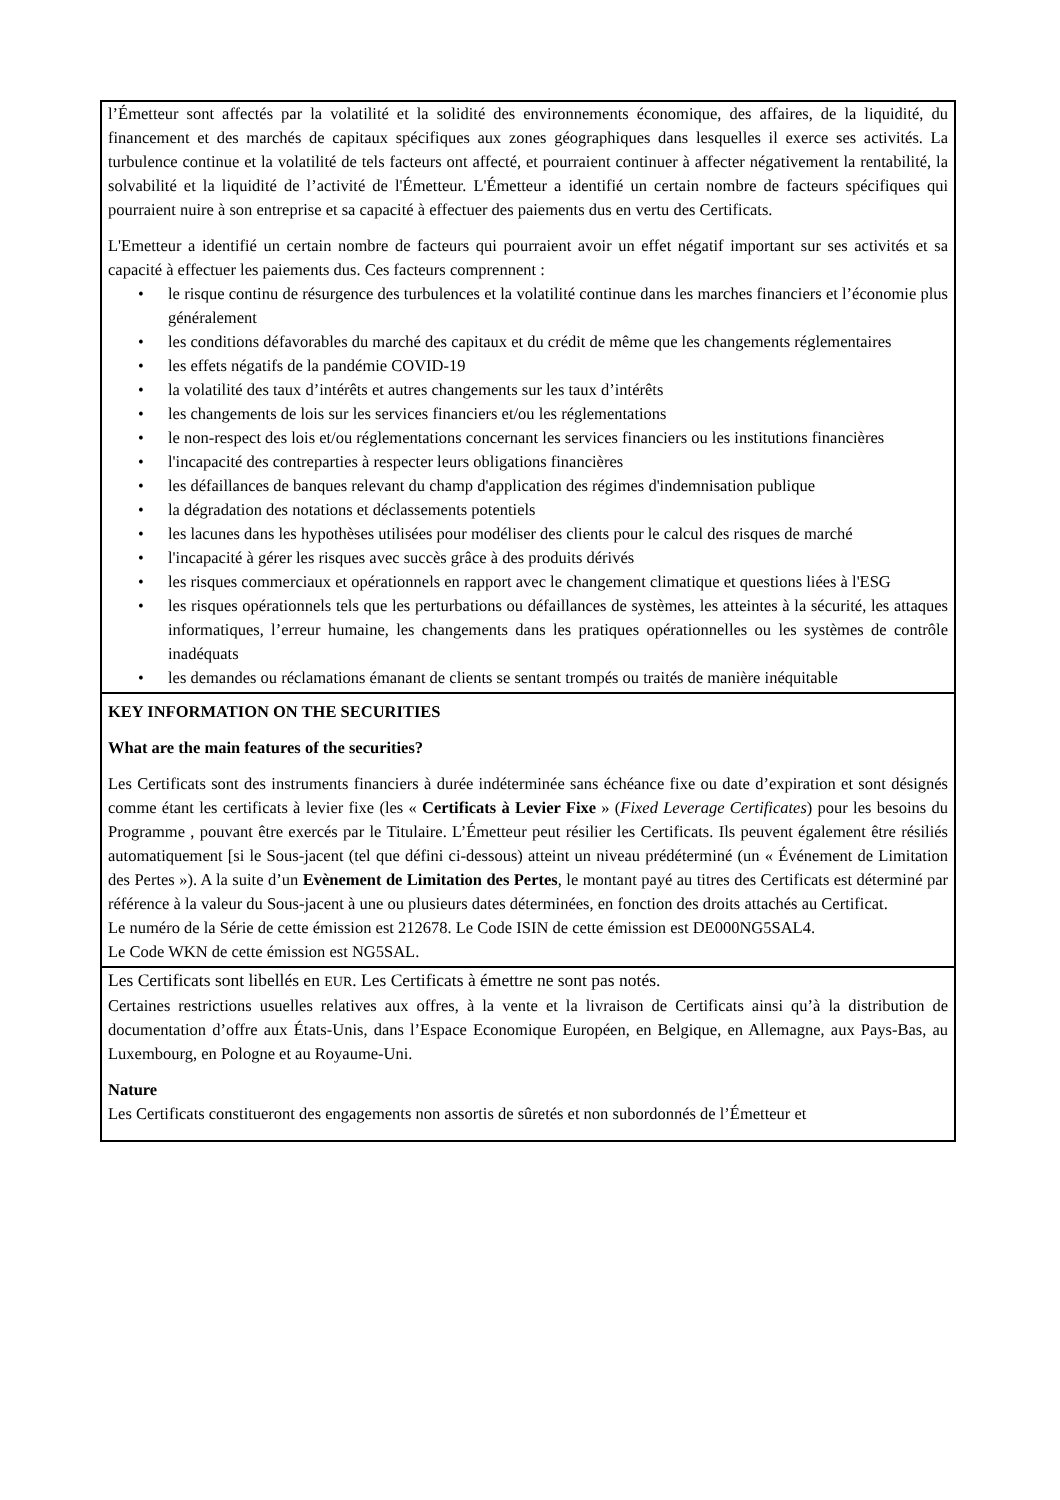l’Émetteur sont affectés par la volatilité et la solidité des environnements économique, des affaires, de la liquidité, du financement et des marchés de capitaux spécifiques aux zones géographiques dans lesquelles il exerce ses activités. La turbulence continue et la volatilité de tels facteurs ont affecté, et pourraient continuer à affecter négativement la rentabilité, la solvabilité et la liquidité de l’activité de l'Émetteur. L'Émetteur a identifié un certain nombre de facteurs spécifiques qui pourraient nuire à son entreprise et sa capacité à effectuer des paiements dus en vertu des Certificats.
L'Emetteur a identifié un certain nombre de facteurs qui pourraient avoir un effet négatif important sur ses activités et sa capacité à effectuer les paiements dus. Ces facteurs comprennent :
• le risque continu de résurgence des turbulences et la volatilité continue dans les marches financiers et l’économie plus généralement
• les conditions défavorables du marché des capitaux et du crédit de même que les changements réglementaires
• les effets négatifs de la pandémie COVID-19
• la volatilité des taux d’intérêts et autres changements sur les taux d’intérêts
• les changements de lois sur les services financiers et/ou les réglementations
• le non-respect des lois et/ou réglementations concernant les services financiers ou les institutions financières
• l'incapacité des contreparties à respecter leurs obligations financières
• les défaillances de banques relevant du champ d'application des régimes d'indemnisation publique
• la dégradation des notations et déclassements potentiels
• les lacunes dans les hypothèses utilisées pour modéliser des clients pour le calcul des risques de marché
• l'incapacité à gérer les risques avec succès grâce à des produits dérivés
• les risques commerciaux et opérationnels en rapport avec le changement climatique et questions liées à l'ESG
• les risques opérationnels tels que les perturbations ou défaillances de systèmes, les atteintes à la sécurité, les attaques informatiques, l’erreur humaine, les changements dans les pratiques opérationnelles ou les systèmes de contrôle inadéquats
• les demandes ou réclamations émanant de clients se sentant trompés ou traités de manière inéquitable
KEY INFORMATION ON THE SECURITIES
What are the main features of the securities?
Les Certificats sont des instruments financiers à durée indéterminée sans échéance fixe ou date d’expiration et sont désignés comme étant les certificats à levier fixe (les « Certificats à Levier Fixe » (Fixed Leverage Certificates) pour les besoins du Programme , pouvant être exercés par le Titulaire. L’Émetteur peut résilier les Certificats. Ils peuvent également être résiliés automatiquement [si le Sous-jacent (tel que défini ci-dessous) atteint un niveau prédéterminé (un « Événement de Limitation des Pertes »). A la suite d’un Evènement de Limitation des Pertes, le montant payé au titres des Certificats est déterminé par référence à la valeur du Sous-jacent à une ou plusieurs dates déterminées, en fonction des droits attachés au Certificat.
Le numéro de la Série de cette émission est 212678. Le Code ISIN de cette émission est DE000NG5SAL4.
Le Code WKN de cette émission est NG5SAL.
Les Certificats sont libellés en EUR. Les Certificats à émettre ne sont pas notés.
Certaines restrictions usuelles relatives aux offres, à la vente et la livraison de Certificats ainsi qu’à la distribution de documentation d’offre aux États-Unis, dans l’Espace Economique Européen, en Belgique, en Allemagne, aux Pays-Bas, au Luxembourg, en Pologne et au Royaume-Uni.
Nature
Les Certificats constitueront des engagements non assortis de sûretés et non subordonnés de l’Émetteur et